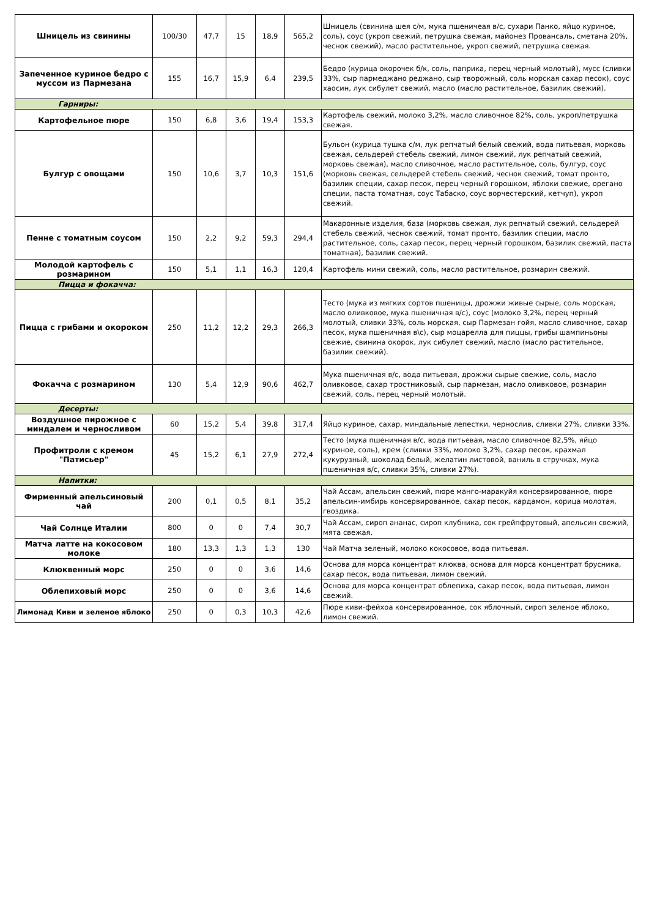| Шницель из свинины | 100/30 | 47,7 | 15 | 18,9 | 565,2 | Шницель (свинина шея с/м, мука пшеничеая в/с, сухари Панко, яйцо куриное, соль), соус (укроп свежий, петрушка свежая, майонез Провансаль, сметана 20%, чеснок свежий), масло растительное, укроп свежий, петрушка свежая. |
| Запеченное куриное бедро с муссом из Пармезана | 155 | 16,7 | 15,9 | 6,4 | 239,5 | Бедро (курица окорочек б/к, соль, паприка, перец черный молотый), мусс (сливки 33%, сыр пармеджано реджано, сыр творожный, соль морская сахар песок), соус хаосин, лук сибулет свежий, масло (масло растительное, базилик свежий). |
| Гарниры: | | | | | | |
| Картофельное пюре | 150 | 6,8 | 3,6 | 19,4 | 153,3 | Картофель свежий, молоко 3,2%, масло сливочное 82%, соль, укроп/петрушка свежая. |
| Булгур с овощами | 150 | 10,6 | 3,7 | 10,3 | 151,6 | Бульон (курица тушка с/м, лук репчатый белый свежий, вода питьевая, морковь свежая, сельдерей стебель свежий, лимон свежий, лук репчатый свежий, морковь свежая), масло сливочное, масло растительное, соль, булгур, соус (морковь свежая, сельдерей стебель свежий, чеснок свежий, томат пронто, базилик специи, сахар песок, перец черный горошком, яблоки свежие, орегано специи, паста томатная, соус Табаско, соус ворчестерский, кетчуп), укроп свежий. |
| Пенне с томатным соусом | 150 | 2,2 | 9,2 | 59,3 | 294,4 | Макаронные изделия, база (морковь свежая, лук репчатый свежий, сельдерей стебель свежий, чеснок свежий, томат пронто, базилик специи, масло растительное, соль, сахар песок, перец черный горошком, базилик свежий, паста томатная), базилик свежий. |
| Молодой картофель с розмарином | 150 | 5,1 | 1,1 | 16,3 | 120,4 | Картофель мини свежий, соль, масло растительное, розмарин свежий. |
| Пицца и фокачча: | | | | | | |
| Пицца с грибами и окороком | 250 | 11,2 | 12,2 | 29,3 | 266,3 | Тесто (мука из мягких сортов пшеницы, дрожжи живые сырые, соль морская, масло оливковое, мука пшеничная в/с), соус (молоко 3,2%, перец черный молотый, сливки 33%, соль морская, сыр Пармезан гойя, масло сливочное, сахар песок, мука пшеничная в\с), сыр моцарелла для пиццы, грибы шампиньоны свежие, свинина окорок, лук сибулет свежий, масло (масло растительное, базилик свежий). |
| Фокачча с розмарином | 130 | 5,4 | 12,9 | 90,6 | 462,7 | Мука пшеничная в/с, вода питьевая, дрожжи сырые свежие, соль, масло оливковое, сахар тростниковый, сыр пармезан, масло оливковое, розмарин свежий, соль, перец черный молотый. |
| Десерты: | | | | | | |
| Воздушное пирожное с миндалем и черносливом | 60 | 15,2 | 5,4 | 39,8 | 317,4 | Яйцо куриное, сахар, миндальные лепестки, чернослив, сливки 27%, сливки 33%. |
| Профитроли с кремом "Патисьер" | 45 | 15,2 | 6,1 | 27,9 | 272,4 | Тесто (мука пшеничная в/с, вода питьевая, масло сливочное 82,5%, яйцо куриное, соль), крем (сливки 33%, молоко 3,2%, сахар песок, крахмал кукурузный, шоколад белый, желатин листовой, ваниль в стручках, мука пшеничная в/с, сливки 35%, сливки 27%). |
| Напитки: | | | | | | |
| Фирменный апельсиновый чай | 200 | 0,1 | 0,5 | 8,1 | 35,2 | Чай Ассам, апельсин свежий, пюре манго-маракуйя консервированное, пюре апельсин-имбирь консервированное, сахар песок, кардамон, корица молотая, гвоздика. |
| Чай Солнце Италии | 800 | 0 | 0 | 7,4 | 30,7 | Чай Ассам, сироп ананас, сироп клубника, сок грейпфрутовый, апельсин свежий, мята свежая. |
| Матча латте на кокосовом молоке | 180 | 13,3 | 1,3 | 1,3 | 130 | Чай Матча зеленый, молоко кокосовое, вода питьевая. |
| Клюквенный морс | 250 | 0 | 0 | 3,6 | 14,6 | Основа для морса концентрат клюква, основа для морса концентрат брусника, сахар песок, вода питьевая, лимон свежий. |
| Облепиховый морс | 250 | 0 | 0 | 3,6 | 14,6 | Основа для морса концентрат облепиха, сахар песок, вода питьевая, лимон свежий. |
| Лимонад Киви и зеленое яблоко | 250 | 0 | 0,3 | 10,3 | 42,6 | Пюре киви-фейхоа консервированное, сок яблочный, сироп зеленое яблоко, лимон свежий. |